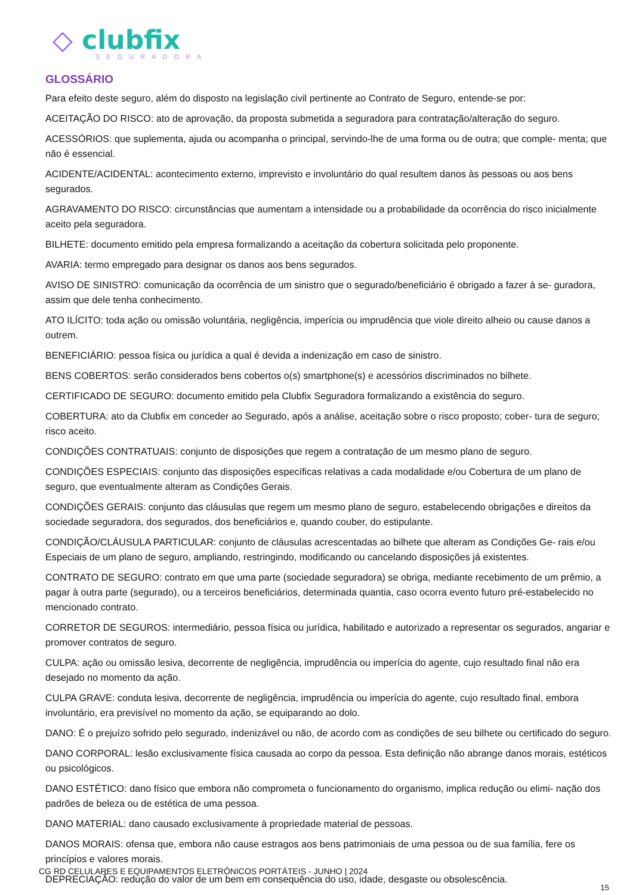◇ clubfix
SEGURADORA
GLOSSÁRIO
Para efeito deste seguro, além do disposto na legislação civil pertinente ao Contrato de Seguro, entende-se por:
ACEITAÇÃO DO RISCO: ato de aprovação, da proposta submetida a seguradora para contratação/alteração do seguro.
ACESSÓRIOS: que suplementa, ajuda ou acompanha o principal, servindo-lhe de uma forma ou de outra; que comple- menta; que não é essencial.
ACIDENTE/ACIDENTAL: acontecimento externo, imprevisto e involuntário do qual resultem danos às pessoas ou aos bens segurados.
AGRAVAMENTO DO RISCO: circunstâncias que aumentam a intensidade ou a probabilidade da ocorrência do risco inicialmente aceito pela seguradora.
BILHETE: documento emitido pela empresa formalizando a aceitação da cobertura solicitada pelo proponente.
AVARIA: termo empregado para designar os danos aos bens segurados.
AVISO DE SINISTRO: comunicação da ocorrência de um sinistro que o segurado/beneficiário é obrigado a fazer à se- guradora, assim que dele tenha conhecimento.
ATO ILÍCITO: toda ação ou omissão voluntária, negligência, imperícia ou imprudência que viole direito alheio ou cause danos a outrem.
BENEFICIÁRIO: pessoa física ou jurídica a qual é devida a indenização em caso de sinistro.
BENS COBERTOS: serão considerados bens cobertos o(s) smartphone(s) e acessórios discriminados no bilhete.
CERTIFICADO DE SEGURO: documento emitido pela Clubfix Seguradora formalizando a existência do seguro.
COBERTURA: ato da Clubfix em conceder ao Segurado, após a análise, aceitação sobre o risco proposto; cober- tura de seguro; risco aceito.
CONDIÇÕES CONTRATUAIS: conjunto de disposições que regem a contratação de um mesmo plano de seguro.
CONDIÇÕES ESPECIAIS: conjunto das disposições específicas relativas a cada modalidade e/ou Cobertura de um plano de seguro, que eventualmente alteram as Condições Gerais.
CONDIÇÕES GERAIS: conjunto das cláusulas que regem um mesmo plano de seguro, estabelecendo obrigações e direitos da sociedade seguradora, dos segurados, dos beneficiários e, quando couber, do estipulante.
CONDIÇÃO/CLÁUSULA PARTICULAR: conjunto de cláusulas acrescentadas ao bilhete que alteram as Condições Ge- rais e/ou Especiais de um plano de seguro, ampliando, restringindo, modificando ou cancelando disposições já existentes.
CONTRATO DE SEGURO: contrato em que uma parte (sociedade seguradora) se obriga, mediante recebimento de um prêmio, a pagar à outra parte (segurado), ou a terceiros beneficiários, determinada quantia, caso ocorra evento futuro pré-estabelecido no mencionado contrato.
CORRETOR DE SEGUROS: intermediário, pessoa física ou jurídica, habilitado e autorizado a representar os segurados, angariar e promover contratos de seguro.
CULPA: ação ou omissão lesiva, decorrente de negligência, imprudência ou imperícia do agente, cujo resultado final não era desejado no momento da ação.
CULPA GRAVE: conduta lesiva, decorrente de negligência, imprudência ou imperícia do agente, cujo resultado final, embora involuntário, era previsível no momento da ação, se equiparando ao dolo.
DANO: É o prejuízo sofrido pelo segurado, indenizável ou não, de acordo com as condições de seu bilhete ou certificado do seguro.
DANO CORPORAL: lesão exclusivamente física causada ao corpo da pessoa. Esta definição não abrange danos morais, estéticos ou psicológicos.
DANO ESTÉTICO: dano físico que embora não comprometa o funcionamento do organismo, implica redução ou elimi- nação dos padrões de beleza ou de estética de uma pessoa.
DANO MATERIAL: dano causado exclusivamente à propriedade material de pessoas.
DANOS MORAIS: ofensa que, embora não cause estragos aos bens patrimoniais de uma pessoa ou de sua família, fere os princípios e valores morais.
DEPRECIAÇÃO: redução do valor de um bem em consequência do uso, idade, desgaste ou obsolescência.
CG RD CELULARES E EQUIPAMENTOS ELETRÔNICOS PORTÁTEIS - JUNHO | 2024
15